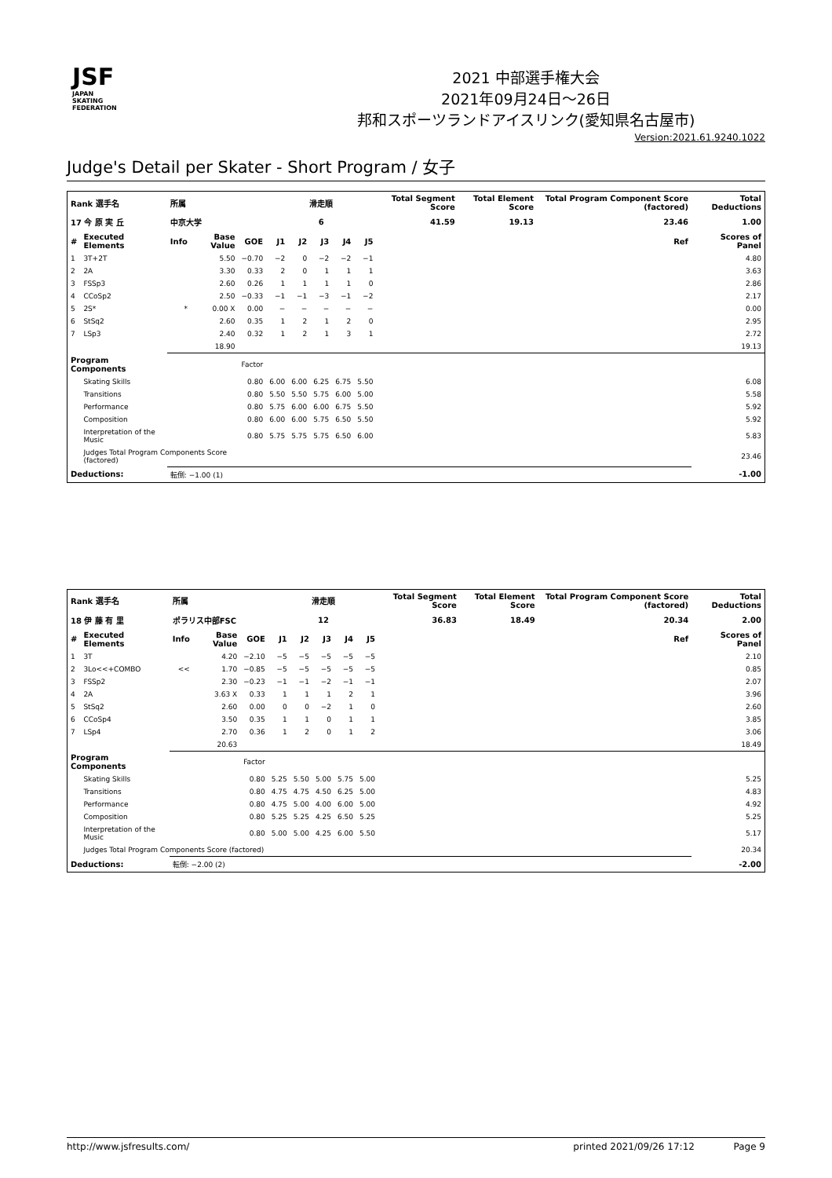JSF
JAPAN
SKATING
FEDERATION
2021 中部選手権大会
2021年09月24日～26日
邦和スポーツランドアイスリンク(愛知県名古屋市)
Version:2021.61.9240.1022
Judge's Detail per Skater - Short Program / 女子
| Rank 選手名 | | 所属 | | | 滑走順 | | | | | Total Segment Score | Total Element Score | Total Program Component Score (factored) | Total Deductions |
| --- | --- | --- | --- | --- | --- | --- | --- | --- | --- | --- | --- | --- | --- |
| 17 今 原 実 丘 | | 中京大学 | | | 6 | | | | | 41.59 | 19.13 | 23.46 | 1.00 |
| # | Executed Elements | Info | Base Value | GOE | J1 | J2 | J3 | J4 | J5 | | | Ref | Scores of Panel |
| 1 | 3T+2T | | 5.50 | −0.70 | −2 | 0 | −2 | −2 | −1 | | | | 4.80 |
| 2 | 2A | | 3.30 | 0.33 | 2 | 0 | 1 | 1 | 1 | | | | 3.63 |
| 3 | FSSp3 | | 2.60 | 0.26 | 1 | 1 | 1 | 1 | 0 | | | | 2.86 |
| 4 | CCoSp2 | | 2.50 | −0.33 | −1 | −1 | −3 | −1 | −2 | | | | 2.17 |
| 5 | 2S* | * | 0.00 X | 0.00 | − | − | − | − | − | | | | 0.00 |
| 6 | StSq2 | | 2.60 | 0.35 | 1 | 2 | 1 | 2 | 0 | | | | 2.95 |
| 7 | LSp3 | | 2.40 | 0.32 | 1 | 2 | 1 | 3 | 1 | | | | 2.72 |
| | | | 18.90 | | | | | | | | | | 19.13 |
| Program Components | | | | Factor | | | | | | | | | |
| | Skating Skills | | | 0.80 | 6.00 | 6.00 | 6.25 | 6.75 | 5.50 | | | | 6.08 |
| | Transitions | | | 0.80 | 5.50 | 5.50 | 5.75 | 6.00 | 5.00 | | | | 5.58 |
| | Performance | | | 0.80 | 5.75 | 6.00 | 6.00 | 6.75 | 5.50 | | | | 5.92 |
| | Composition | | | 0.80 | 6.00 | 6.00 | 5.75 | 6.50 | 5.50 | | | | 5.92 |
| | Interpretation of the Music | | | 0.80 | 5.75 | 5.75 | 5.75 | 6.50 | 6.00 | | | | 5.83 |
| | Judges Total Program Components Score (factored) | | | | | | | | | | | | 23.46 |
| Deductions: | | 転倒: −1.00 (1) | | | | | | | | | | | -1.00 |
| Rank 選手名 | | 所属 | | | 滑走順 | | | | | Total Segment Score | Total Element Score | Total Program Component Score (factored) | Total Deductions |
| --- | --- | --- | --- | --- | --- | --- | --- | --- | --- | --- | --- | --- | --- |
| 18 伊 藤 有 里 | | ポラリス中部FSC | | | 12 | | | | | 36.83 | 18.49 | 20.34 | 2.00 |
| # | Executed Elements | Info | Base Value | GOE | J1 | J2 | J3 | J4 | J5 | | | Ref | Scores of Panel |
| 1 | 3T | | 4.20 | −2.10 | −5 | −5 | −5 | −5 | −5 | | | | 2.10 |
| 2 | 3Lo<<+COMBO | << | 1.70 | −0.85 | −5 | −5 | −5 | −5 | −5 | | | | 0.85 |
| 3 | FSSp2 | | 2.30 | −0.23 | −1 | −1 | −2 | −1 | −1 | | | | 2.07 |
| 4 | 2A | | 3.63 X | 0.33 | 1 | 1 | 1 | 2 | 1 | | | | 3.96 |
| 5 | StSq2 | | 2.60 | 0.00 | 0 | 0 | −2 | 1 | 0 | | | | 2.60 |
| 6 | CCoSp4 | | 3.50 | 0.35 | 1 | 1 | 0 | 1 | 1 | | | | 3.85 |
| 7 | LSp4 | | 2.70 | 0.36 | 1 | 2 | 0 | 1 | 2 | | | | 3.06 |
| | | | 20.63 | | | | | | | | | | 18.49 |
| Program Components | | | | Factor | | | | | | | | | |
| | Skating Skills | | | 0.80 | 5.25 | 5.50 | 5.00 | 5.75 | 5.00 | | | | 5.25 |
| | Transitions | | | 0.80 | 4.75 | 4.75 | 4.50 | 6.25 | 5.00 | | | | 4.83 |
| | Performance | | | 0.80 | 4.75 | 5.00 | 4.00 | 6.00 | 5.00 | | | | 4.92 |
| | Composition | | | 0.80 | 5.25 | 5.25 | 4.25 | 6.50 | 5.25 | | | | 5.25 |
| | Interpretation of the Music | | | 0.80 | 5.00 | 5.00 | 4.25 | 6.00 | 5.50 | | | | 5.17 |
| | Judges Total Program Components Score (factored) | | | | | | | | | | | | 20.34 |
| Deductions: | | 転倒: −2.00 (2) | | | | | | | | | | | -2.00 |
http://www.jsfresults.com/ printed 2021/09/26 17:12 Page 9